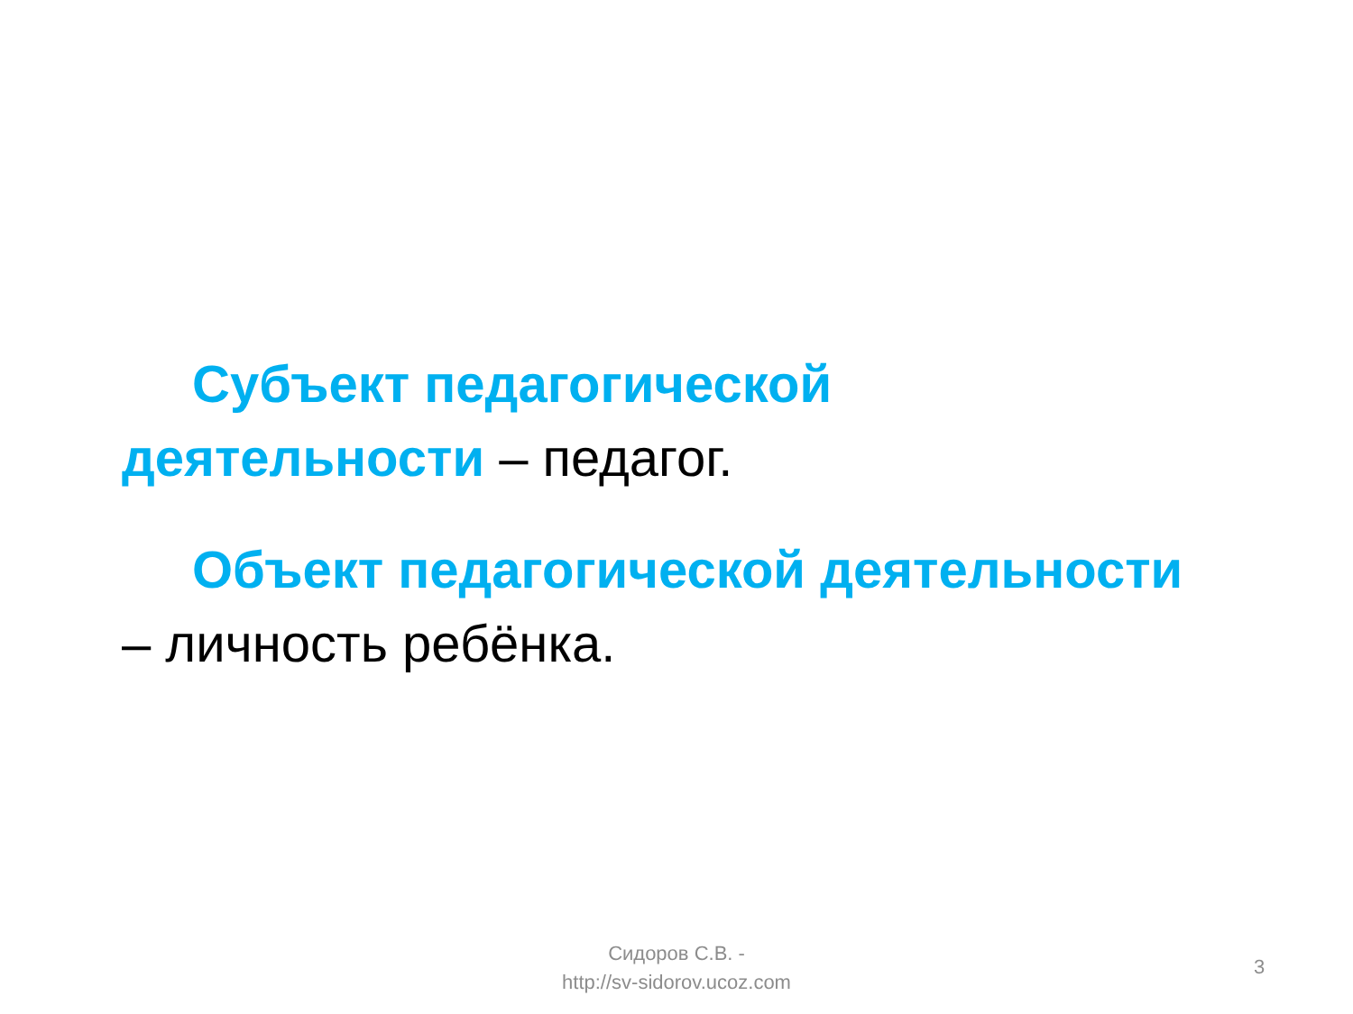Субъект педагогической деятельности – педагог.
Объект педагогической деятельности – личность ребёнка.
Сидоров С.В. -
http://sv-sidorov.ucoz.com
3